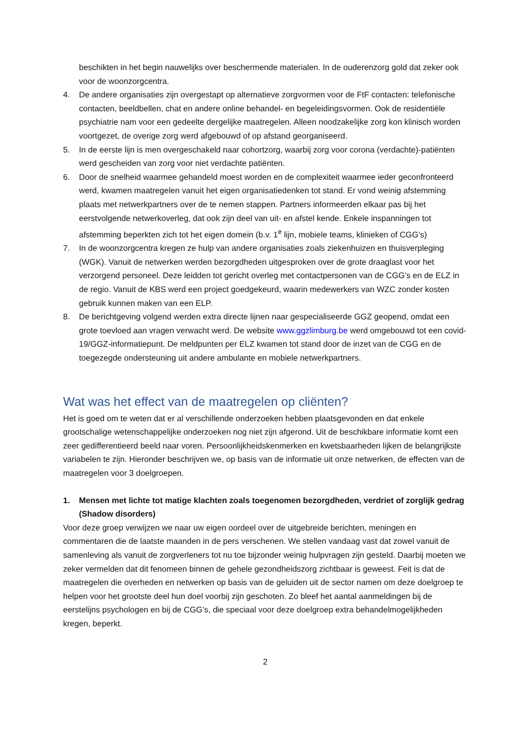beschikten in het begin nauwelijks over beschermende materialen. In de ouderenzorg gold dat zeker ook voor de woonzorgcentra.
4. De andere organisaties zijn overgestapt op alternatieve zorgvormen voor de FtF contacten: telefonische contacten, beeldbellen, chat en andere online behandel- en begeleidingsvormen. Ook de residentiële psychiatrie nam voor een gedeelte dergelijke maatregelen. Alleen noodzakelijke zorg kon klinisch worden voortgezet, de overige zorg werd afgebouwd of op afstand georganiseerd.
5. In de eerste lijn is men overgeschakeld naar cohortzorg, waarbij zorg voor corona (verdachte)-patiënten werd gescheiden van zorg voor niet verdachte patiënten.
6. Door de snelheid waarmee gehandeld moest worden en de complexiteit waarmee ieder geconfronteerd werd, kwamen maatregelen vanuit het eigen organisatiedenken tot stand. Er vond weinig afstemming plaats met netwerkpartners over de te nemen stappen. Partners informeerden elkaar pas bij het eerstvolgende netwerkoverleg, dat ook zijn deel van uit- en afstel kende. Enkele inspanningen tot afstemming beperkten zich tot het eigen domein (b.v. 1<sup>e</sup> lijn, mobiele teams, klinieken of CGG’s)
7. In de woonzorgcentra kregen ze hulp van andere organisaties zoals ziekenhuizen en thuisverpleging (WGK). Vanuit de netwerken werden bezorgdheden uitgesproken over de grote draaglast voor het verzorgend personeel. Deze leidden tot gericht overleg met contactpersonen van de CGG’s en de ELZ in de regio. Vanuit de KBS werd een project goedgekeurd, waarin medewerkers van WZC zonder kosten gebruik kunnen maken van een ELP.
8. De berichtgeving volgend werden extra directe lijnen naar gespecialiseerde GGZ geopend, omdat een grote toevloed aan vragen verwacht werd. De website www.ggzlimburg.be werd omgebouwd tot een covid-19/GGZ-informatiepunt. De meldpunten per ELZ kwamen tot stand door de inzet van de CGG en de toegezegde ondersteuning uit andere ambulante en mobiele netwerkpartners.
Wat was het effect van de maatregelen op cliënten?
Het is goed om te weten dat er al verschillende onderzoeken hebben plaatsgevonden en dat enkele grootschalige wetenschappelijke onderzoeken nog niet zijn afgerond. Uit de beschikbare informatie komt een zeer gedifferentieerd beeld naar voren. Persoonlijkheidskenmerken en kwetsbaarheden lijken de belangrijkste variabelen te zijn. Hieronder beschrijven we, op basis van de informatie uit onze netwerken, de effecten van de maatregelen voor 3 doelgroepen.
1. Mensen met lichte tot matige klachten zoals toegenomen bezorgdheden, verdriet of zorglijk gedrag (Shadow disorders)
Voor deze groep verwijzen we naar uw eigen oordeel over de uitgebreide berichten, meningen en commentaren die de laatste maanden in de pers verschenen. We stellen vandaag vast dat zowel vanuit de samenleving als vanuit de zorgverleners tot nu toe bijzonder weinig hulpvragen zijn gesteld. Daarbij moeten we zeker vermelden dat dit fenomeen binnen de gehele gezondheidszorg zichtbaar is geweest. Feit is dat de maatregelen die overheden en netwerken op basis van de geluiden uit de sector namen om deze doelgroep te helpen voor het grootste deel hun doel voorbij zijn geschoten. Zo bleef het aantal aanmeldingen bij de eerstelijns psychologen en bij de CGG’s, die speciaal voor deze doelgroep extra behandelmogelijkheden kregen, beperkt.
2